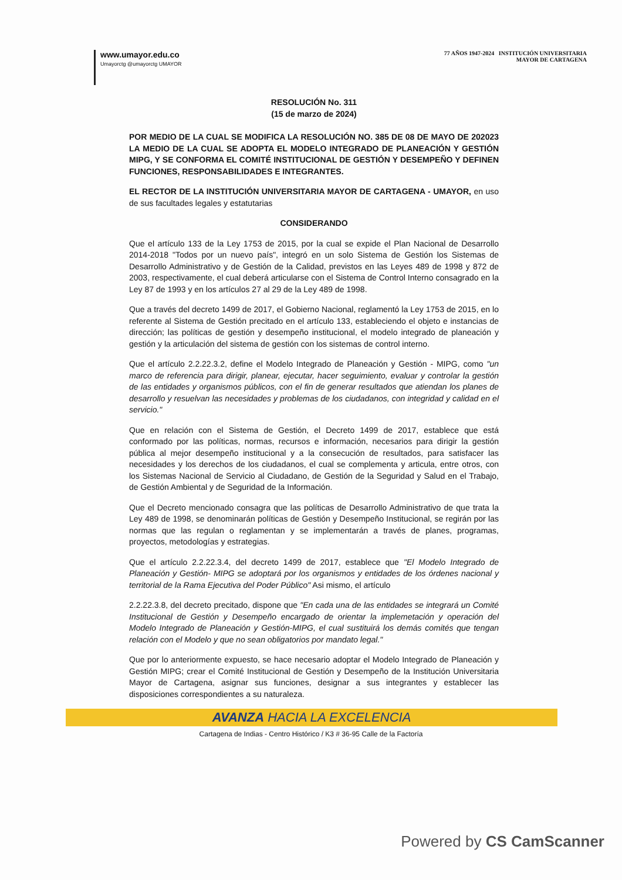www.umayor.edu.co
Umayorctg @umayorctg UMAYOR
77 AÑOS 1947-2024 INSTITUCIÓN UNIVERSITARIA
MAYOR DE CARTAGENA
RESOLUCIÓN No. 311
(15 de marzo de 2024)
POR MEDIO DE LA CUAL SE MODIFICA LA RESOLUCIÓN NO. 385 DE 08 DE MAYO DE 202023 LA MEDIO DE LA CUAL SE ADOPTA EL MODELO INTEGRADO DE PLANEACIÓN Y GESTIÓN MIPG, Y SE CONFORMA EL COMITÉ INSTITUCIONAL DE GESTIÓN Y DESEMPEÑO Y DEFINEN FUNCIONES, RESPONSABILIDADES E INTEGRANTES.
EL RECTOR DE LA INSTITUCIÓN UNIVERSITARIA MAYOR DE CARTAGENA - UMAYOR, en uso de sus facultades legales y estatutarias
CONSIDERANDO
Que el artículo 133 de la Ley 1753 de 2015, por la cual se expide el Plan Nacional de Desarrollo 2014-2018 "Todos por un nuevo país", integró en un solo Sistema de Gestión los Sistemas de Desarrollo Administrativo y de Gestión de la Calidad, previstos en las Leyes 489 de 1998 y 872 de 2003, respectivamente, el cual deberá articularse con el Sistema de Control Interno consagrado en la Ley 87 de 1993 y en los artículos 27 al 29 de la Ley 489 de 1998.
Que a través del decreto 1499 de 2017, el Gobierno Nacional, reglamentó la Ley 1753 de 2015, en lo referente al Sistema de Gestión precitado en el artículo 133, estableciendo el objeto e instancias de dirección; las políticas de gestión y desempeño institucional, el modelo integrado de planeación y gestión y la articulación del sistema de gestión con los sistemas de control interno.
Que el artículo 2.2.22.3.2, define el Modelo Integrado de Planeación y Gestión - MIPG, como "un marco de referencia para dirigir, planear, ejecutar, hacer seguimiento, evaluar y controlar la gestión de las entidades y organismos públicos, con el fin de generar resultados que atiendan los planes de desarrollo y resuelvan las necesidades y problemas de los ciudadanos, con integridad y calidad en el servicio."
Que en relación con el Sistema de Gestión, el Decreto 1499 de 2017, establece que está conformado por las políticas, normas, recursos e información, necesarios para dirigir la gestión pública al mejor desempeño institucional y a la consecución de resultados, para satisfacer las necesidades y los derechos de los ciudadanos, el cual se complementa y articula, entre otros, con los Sistemas Nacional de Servicio al Ciudadano, de Gestión de la Seguridad y Salud en el Trabajo, de Gestión Ambiental y de Seguridad de la Información.
Que el Decreto mencionado consagra que las políticas de Desarrollo Administrativo de que trata la Ley 489 de 1998, se denominarán políticas de Gestión y Desempeño Institucional, se regirán por las normas que las regulan o reglamentan y se implementarán a través de planes, programas, proyectos, metodologías y estrategias.
Que el artículo 2.2.22.3.4, del decreto 1499 de 2017, establece que "El Modelo Integrado de Planeación y Gestión- MIPG se adoptará por los organismos y entidades de los órdenes nacional y territorial de la Rama Ejecutiva del Poder Público" Asi mismo, el artículo
2.2.22.3.8, del decreto precitado, dispone que "En cada una de las entidades se integrará un Comité Institucional de Gestión y Desempeño encargado de orientar la implemetación y operación del Modelo Integrado de Planeación y Gestión-MIPG, el cual sustituirá los demás comités que tengan relación con el Modelo y que no sean obligatorios por mandato legal."
Que por lo anteriormente expuesto, se hace necesario adoptar el Modelo Integrado de Planeación y Gestión MIPG; crear el Comité Institucional de Gestión y Desempeño de la Institución Universitaria Mayor de Cartagena, asignar sus funciones, designar a sus integrantes y establecer las disposiciones correspondientes a su naturaleza.
AVANZA HACIA LA EXCELENCIA
Cartagena de Indias - Centro Histórico / K3 # 36-95 Calle de la Factoría
Powered by CS CamScanner